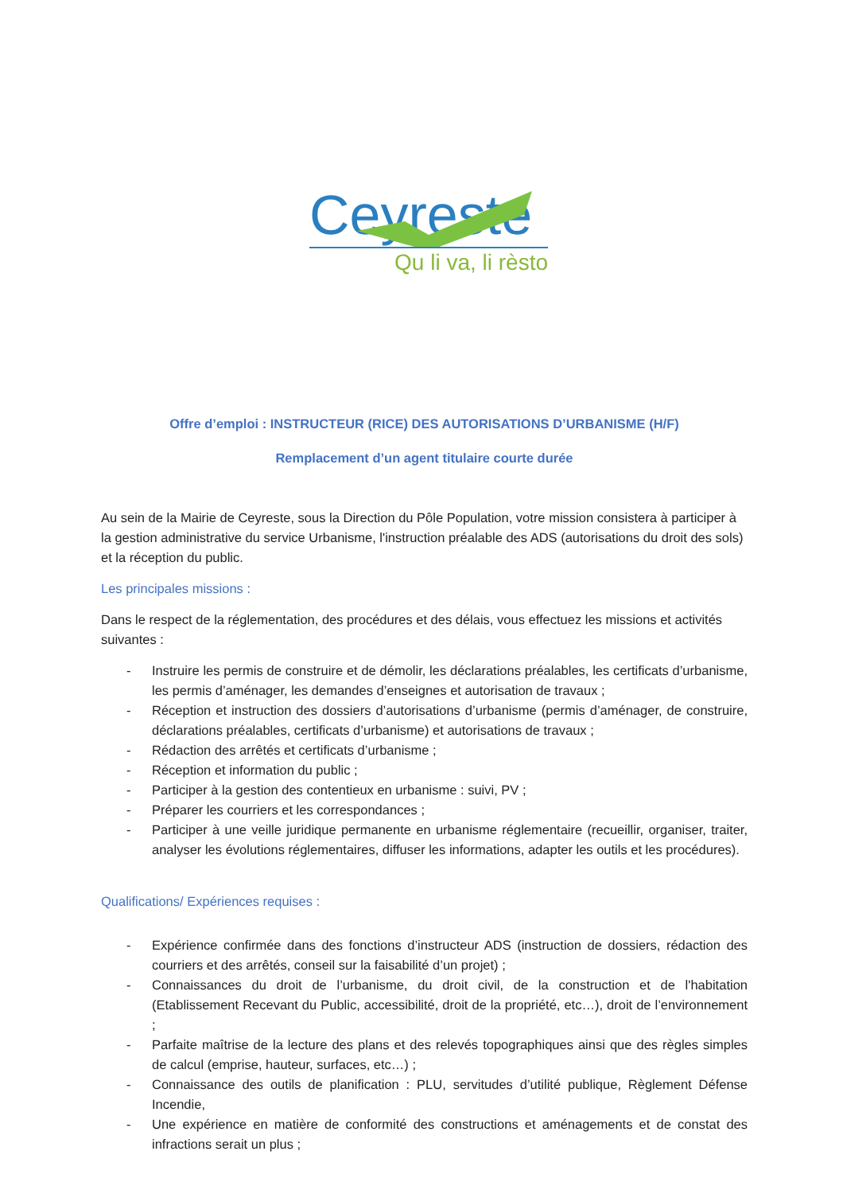Ceyreste
Qu li va, li rèsto
Offre d’emploi : INSTRUCTEUR (RICE) DES AUTORISATIONS D’URBANISME (H/F)
Remplacement d’un agent titulaire courte durée
Au sein de la Mairie de Ceyreste, sous la Direction du Pôle Population, votre mission consistera à participer à la gestion administrative du service Urbanisme, l'instruction préalable des ADS (autorisations du droit des sols) et la réception du public.
Les principales missions :
Dans le respect de la réglementation, des procédures et des délais, vous effectuez les missions et activités suivantes :
- Instruire les permis de construire et de démolir, les déclarations préalables, les certificats d’urbanisme, les permis d’aménager, les demandes d’enseignes et autorisation de travaux ;
- Réception et instruction des dossiers d’autorisations d’urbanisme (permis d’aménager, de construire, déclarations préalables, certificats d’urbanisme) et autorisations de travaux ;
- Rédaction des arrêtés et certificats d’urbanisme ;
- Réception et information du public ;
- Participer à la gestion des contentieux en urbanisme : suivi, PV ;
- Préparer les courriers et les correspondances ;
- Participer à une veille juridique permanente en urbanisme réglementaire (recueillir, organiser, traiter, analyser les évolutions réglementaires, diffuser les informations, adapter les outils et les procédures).
Qualifications/ Expériences requises :
- Expérience confirmée dans des fonctions d’instructeur ADS (instruction de dossiers, rédaction des courriers et des arrêtés, conseil sur la faisabilité d’un projet) ;
- Connaissances du droit de l’urbanisme, du droit civil, de la construction et de l'habitation (Etablissement Recevant du Public, accessibilité, droit de la propriété, etc…), droit de l’environnement ;
- Parfaite maîtrise de la lecture des plans et des relevés topographiques ainsi que des règles simples de calcul (emprise, hauteur, surfaces, etc…) ;
- Connaissance des outils de planification : PLU, servitudes d’utilité publique, Règlement Défense Incendie,
- Une expérience en matière de conformité des constructions et aménagements et de constat des infractions serait un plus ;